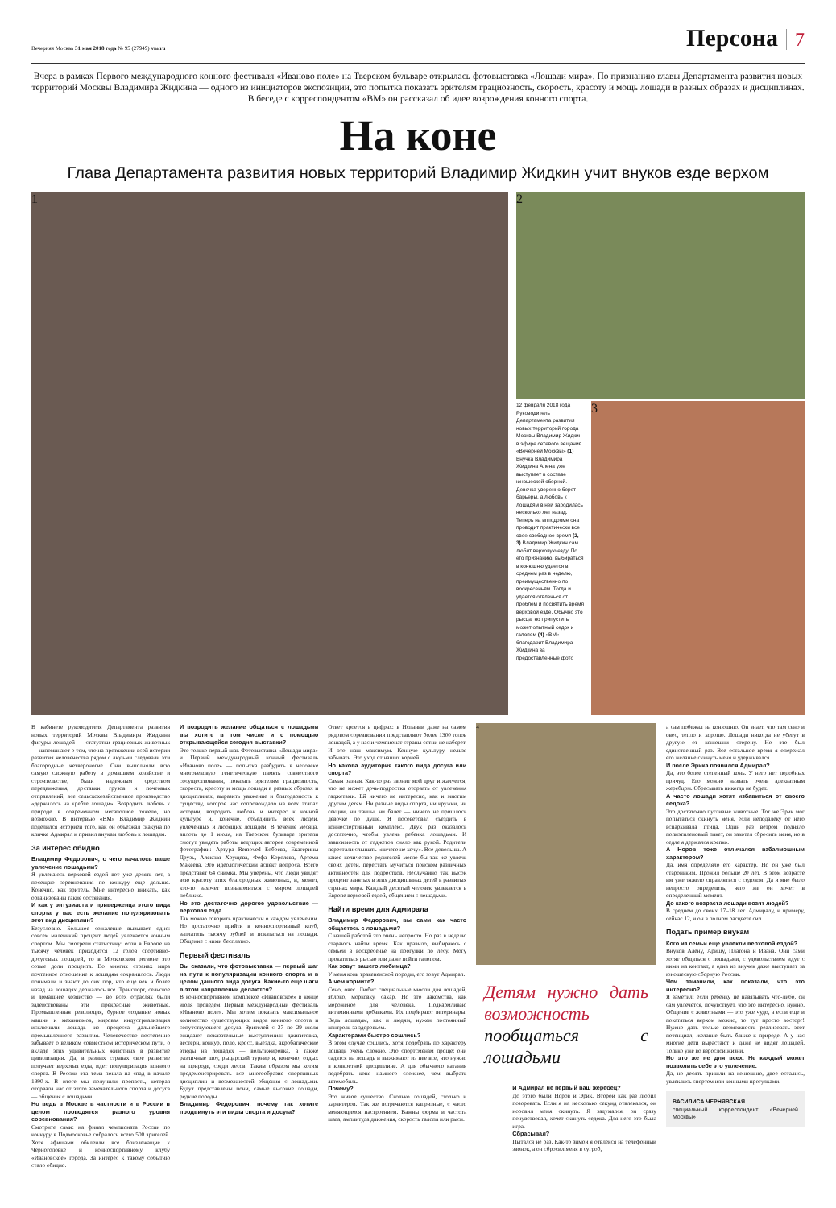Вечерняя Москва 31 мая 2018 года № 95 (27949) vm.ru
Персона 7
Вчера в рамках Первого международного конного фестиваля «Иваново поле» на Тверском бульваре открылась фотовыставка «Лошади мира». По признанию главы Департамента развития новых территорий Москвы Владимира Жидкина — одного из инициаторов экспозиции, это попытка показать зрителям грациозность, скорость, красоту и мощь лошади в разных образах и дисциплинах. В беседе с корреспондентом «ВМ» он рассказал об идее возрождения конного спорта.
На коне
Глава Департамента развития новых территорий Владимир Жидкин учит внуков езде верхом
1
2
12 февраля 2018 года Руководитель Департамента развития новых территорий города Москвы Владимир Жидкин в эфире сетевого вещания «Вечерней Москвы» (1) Внучка Владимира Жидкина Алена уже выступает в составе юношеской сборной. Девочка уверенно берет барьеры, а любовь к лошадям в ней зародилась несколько лет назад. Теперь на ипподроме она проводит практически все свое свободное время (2, 3) Владимир Жидкин сам любит верховую езду. По его признанию, выбираться в конюшню удается в среднем раз в неделю, преимущественно по воскресеньям. Тогда и удается отвлечься от проблем и посвятить время верховой езде. Обычно это рысца, но припустить может опытный седок и галопом (4) «ВМ» благодарит Владимира Жидкина за предоставленные фото
3
В кабинете руководителя Департамента развития новых территорий Москвы Владимира Жидкина фигуры лошадей — статуэтки грациозных животных — напоминают о том, что на протяжении всей истории развития человечества рядом с людьми следовали эти благородные четвероногие. Они выполняли всю самую сложную работу в домашнем хозяйстве и строительстве, были надежным средством передвижения, доставки грузов и почтовых отправлений, все сельскохозяйственное производство «держалось на хребте лошади». Возродить любовь к природе в современном мегаполисе тяжело, но возможно. В интервью «ВМ» Владимир Жидкин поделился историей того, как он объезжал скакуна по кличке Адмирал и привил внукам любовь к лошадям.
За интерес обидно
Владимир Федорович, с чего началось ваше увлечение лошадьми?
Я увлекаюсь верховой ездой вот уже десять лет, а посещаю соревнования по конкуру еще дольше. Конечно, как зритель. Мне интересно вникать, как организованы такие состязания.
И как у энтузиаста и приверженца этого вида спорта у вас есть желание популяризовать этот вид дисциплин?
Безусловно. Большое сожаление вызывает одно: совсем маленький процент людей увлекается конным спортом. Мы смотрели статистику: если в Европе на тысячу человек приходится 12 голов спортивно-досуговых лошадей, то в Московском регионе это сотые доли процента. Во многих странах мира почтенное отношение к лошадям сохранилось. Люди понимали и знают до сих пор, что еще век и более назад на лошадях держалось все. Транспорт, сельское и домашнее хозяйство — во всех отраслях были задействованы эти прекрасные животные. Промышленная революция, бурное создание новых машин и механизмов, мировая индустриализация исключили лошадь из процесса дальнейшего промышленного развития. Человечество постепенно забывает о великом совместном историческом пути, о вкладе этих удивительных животных в развитие цивилизации. Да, в разных странах свое развитие получает верховая езда, идет популяризация конного спорта. В России эта тема пошла на спад в начале 1990-х. В итоге мы получили пропасть, которая оторвала нас от этого замечательного спорта и досуга — общения с лошадьми.
Но ведь в Москве в частности и в России в целом проводятся разного уровня соревнования?
Смотрите сами: на финал чемпионата России по конкуру в Подмосковье собралось всего 500 зрителей. Хотя афишами обклеили все близлежащие к Черноголовке и конноспортивному клубу «Ивановское» города. За интерес к такому событию стало обидно.
И возродить желание общаться с лошадьми вы хотите в том числе и с помощью открывающейся сегодня выставки?
Это только первый шаг. Фотовыставка «Лошади мира» и Первый международный конный фестиваль «Иваново поле» — попытка разбудить в человеке многовековую генетическую память совместного сосуществования, показать зрителям грациозность, скорость, красоту и мощь лошади в разных образах и дисциплинах, выразить уважение и благодарность к существу, которое нас сопровождало на всех этапах истории, возродить любовь и интерес к конной культуре и, конечно, объединить всех людей, увлеченных и любящих лошадей. В течение месяца, вплоть до 1 июля, на Тверском бульваре зрители смогут увидеть работы ведущих авторов современной фотографии: Артура Removed Бобоева, Екатерины Друзь, Алексия Хрущева, Фефа Королева, Артема Макеева. Это идеологический аспект вопроса. Всего представят 64 снимка. Мы уверены, что люди увидят всю красоту этих благородных животных, и, может, кто-то захочет познакомиться с миром лошадей поближе.
Но это достаточно дорогое удовольствие — верховая езда.
Так можно говорить практически о каждом увлечении. Но достаточно прийти в конноспортивный клуб, заплатить тысячу рублей и покататься на лошади. Общение с ними бесплатно.
Первый фестиваль
Вы сказали, что фотовыставка — первый шаг на пути к популяризации конного спорта и в целом данного вида досуга. Какие-то еще шаги в этом направлении делаются?
В конноспортивном комплексе «Ивановское» в конце июля проведем Первый международный фестиваль «Иваново поле». Мы хотим показать максимальное количество существующих видов конного спорта и сопутствующего досуга. Зрителей с 27 по 29 июля ожидают показательные выступления: джигитовка, вестерн, конкур, поло, кросс, выездка, акробатические этюды на лошадях — вольтижировка, а также различные шоу, рыцарский турнир и, конечно, отдых на природе, среди лесов. Таким образом мы хотим продемонстрировать все многообразие спортивных дисциплин и возможностей общения с лошадьми. Будут представлены пони, самые высокие лошади, редкие породы.
Владимир Федорович, почему так хотите продвинуть эти виды спорта и досуга?
Ответ кроется в цифрах: в Испании даже на самом рядовом соревновании представляют более 1300 голов лошадей, а у нас и чемпионат страны сотни не наберет. И это наш максимум. Конную культуру нельзя забывать. Это уход от наших корней.
Но какова аудитория такого вида досуга или спорта?
Самая разная. Как-то раз звонит мой друг и жалуется, что не может дочь-подростка оторвать от увлечения гаджетами. Ей ничего не интересно, как и многим другим детям. Ни разные виды спорта, ни кружки, ни секции, ни танцы, ни балет — ничего не пришлось девочке по душе. Я посоветовал съездить в конноспортивный комплекс. Двух раз оказалось достаточно, чтобы увлечь ребенка лошадьми. И зависимость от гаджетов сняло как рукой. Родители перестали слышать «ничего не хочу». Все довольны. А какое количество родителей могло бы так же увлечь своих детей, перестать мучиться поиском различных активностей для подростков. Неслучайно так высок процент занятых в этих дисциплинах детей в развитых странах мира. Каждый десятый человек увлекается в Европе верховой ездой, общением с лошадьми.
Найти время для Адмирала
Владимир Федорович, вы сами как часто общаетесь с лошадьми?
С нашей работой это очень непросто. Но раз в неделю стараюсь найти время. Как правило, выбираюсь с семьей в воскресенье на прогулки по лесу. Могу прокатиться рысью или даже пойти галопом.
Как зовут вашего любимца?
У меня конь тракененской породы, его зовут Адмирал.
А чем кормите?
Сено, овес. Любит специальные мюсли для лошадей, яблоко, морковку, сахар. Но это лакомства, как мороженое для человека. Подкармливаю витаминными добавками. Их подбирают ветеринары. Ведь лошадям, как и людям, нужен постоянный контроль за здоровьем.
Характерами быстро сошлись?
В этом случае сошлись, хотя подобрать по характеру лошадь очень сложно. Это спортсменам проще: они садятся на лошадь и выжимают из нее все, что нужно в конкретной дисциплине. А для обычного катания подобрать коня намного сложнее, чем выбрать автомобиль.
Почему?
Это живое существо. Сколько лошадей, столько и характеров. Так же встречаются капризные, с часто меняющимся настроением. Важны форма и частота шага, амплитуда движения, скорость галопа или рыси.
4
Детям нужно дать возможность пообщаться с лошадьми
И Адмирал не первый ваш жеребец?
До этого были Норов и Эрик. Второй как раз любил позоровать. Если я на несколько секунд отвлекался, он норовил меня скинуть. Я задумался, он сразу почувствовал, хочет скинуть седока. Для него это была игра.
Сбрасывал?
Пытался не раз. Как-то зимой я отвлекся на телефонный звонок, а он сбросил меня в сугроб,
а сам побежал на конюшню. Он знает, что там сено и овес, тепло и хорошо. Лошади никогда не убегут в другую от конюшни сторону. Но это был единственный раз. Все остальное время я опережал его желание скинуть меня и удерживался.
И после Эрика появился Адмирал?
Да, это более степенный конь. У него нет подобных причуд. Его можно назвать очень адекватным жеребцом. Сбрасывать никогда не будет.
А часто лошади хотят избавиться от своего седока?
Это достаточно пугливые животные. Тот же Эрик мог попытаться скинуть меня, если неподалеку от него вспархивала птица. Один раз ветром подняло полиэтиленовый пакет, он захотел сбросить меня, но в седле я держался крепко.
А Норов тоже отличался взбалмошным характером?
Да, имя определяло его характер. Но он уже был староньким. Прожил больше 20 лет. В этом возрасте им уже тяжело справляться с седоком. Да и мне было непросто определить, чего же он хочет в определенный момент.
До какого возраста лошади возят людей?
В среднем до своих 17–18 лет. Адмиралу, к примеру, сейчас 12, и он в полном расцвете сил.
Подать пример внукам
Кого из семьи еще увлекли верховой ездой?
Внуков Алену, Аришу, Платона и Ивана. Они сами хотят общаться с лошадьми, с удовольствием идут с ними на контакт, а одна из внучек даже выступает за юношескую сборную России.
Чем заманили, как показали, что это интересно?
Я заметил: если ребенку не навязывать что-либо, он сам увлечется, почувствует, что это интересно, нужно. Общение с животными — это уже чудо, а если еще и покататься верхом можно, то тут просто восторг! Нужно дать только возможность реализовать этот потенциал, желание быть ближе к природе. А у нас многие дети вырастают и даже не видят лошадей. Только уже во взрослой жизни.
Но это же не для всех. Не каждый может позволить себе это увлечение.
Да, но десять пришли на конюшню, двое остались, увлеклись спортом или конными прогулками.
ВАСИЛИСА ЧЕРНЯВСКАЯ
специальный корреспондент «Вечерней Москвы»